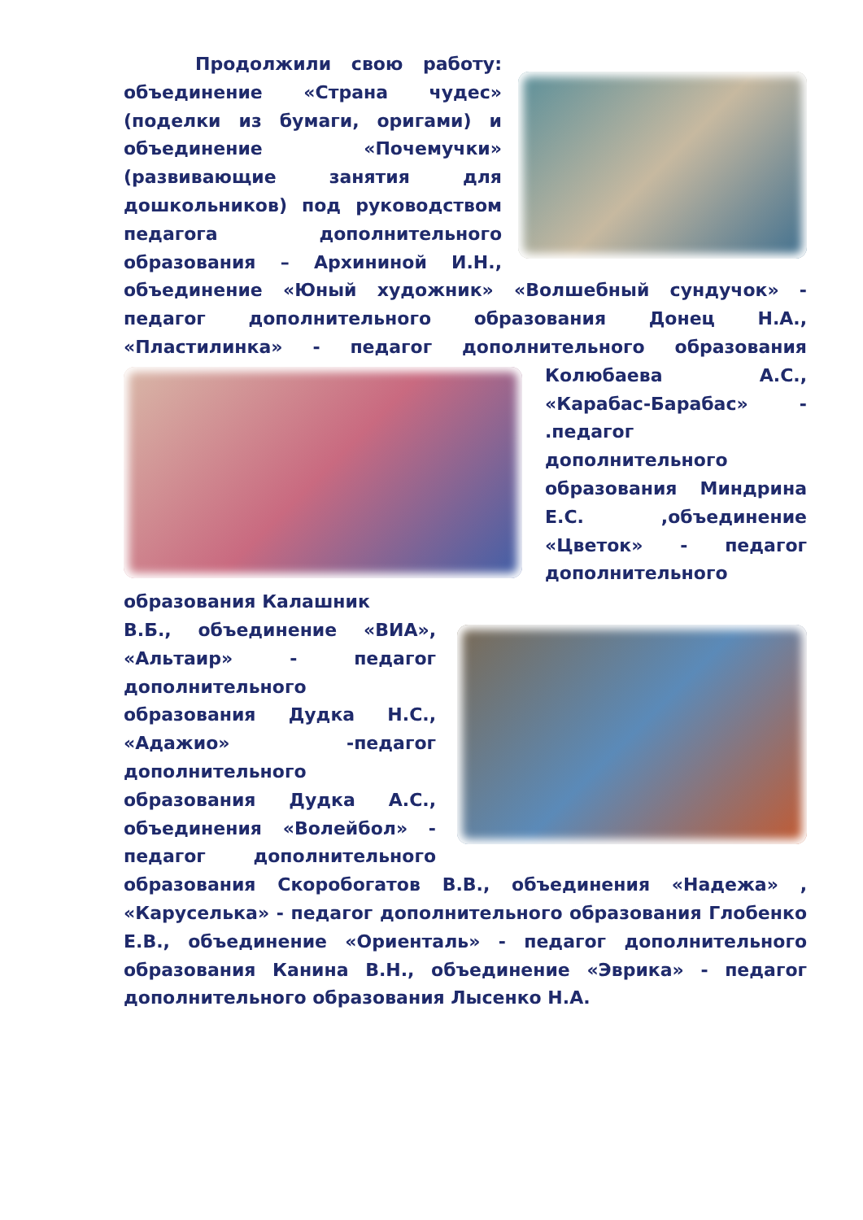Продолжили свою работу: объединение «Страна чудес» (поделки из бумаги, оригами) и объединение «Почемучки» (развивающие занятия для дошкольников) под руководством педагога дополнительного образования – Архининой И.Н., объединение «Юный художник» «Волшебный сундучок» - педагог дополнительного образования Донец Н.А., «Пластилинка» - педагог дополнительного образования
Колюбаева А.С., «Карабас-Барабас» - .педагог дополнительного образования Миндрина Е.С. ,объединение «Цветок» - педагог дополнительного образования Калашник
В.Б., объединение «ВИА», «Альтаир» - педагог дополнительного образования Дудка Н.С., «Адажио» -педагог дополнительного образования Дудка А.С., объединения «Волейбол» - педагог дополнительного образования Скоробогатов В.В., объединения «Надежа» , «Каруселька» - педагог дополнительного образования Глобенко Е.В., объединение «Ориенталь» - педагог дополнительного образования Канина В.Н., объединение «Эврика» - педагог дополнительного образования Лысенко Н.А.